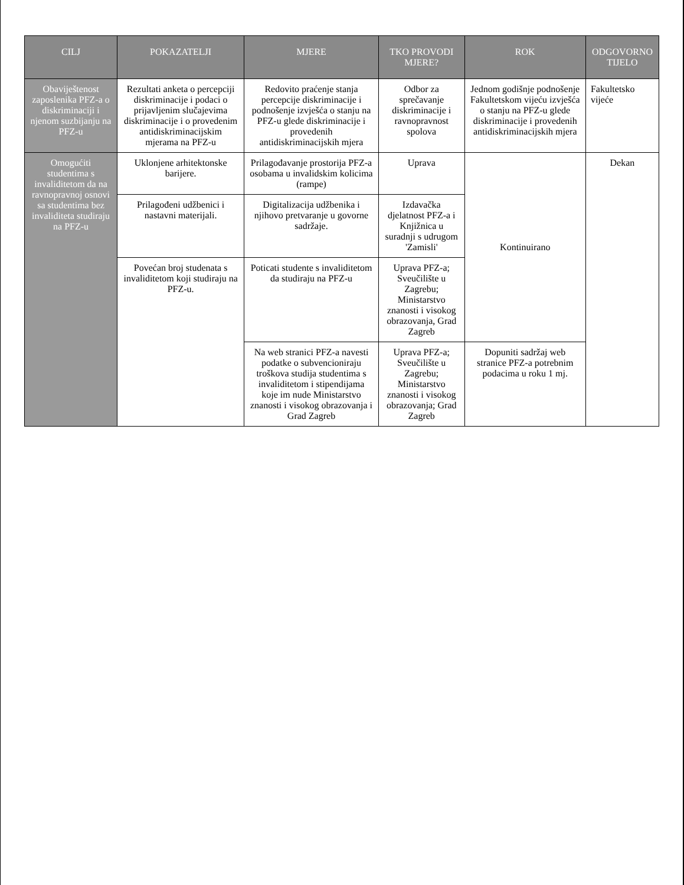| CILJ | POKAZATELJI | MJERE | TKO PROVODI MJERE? | ROK | ODGOVORNO TIJELO |
| --- | --- | --- | --- | --- | --- |
| Obaviještenost zaposlenika PFZ-a o diskriminaciji i njenom suzbijanju na PFZ-u | Rezultati anketa o percepciji diskriminacije i podaci o prijavljenim slučajevima diskriminacije i o provedenim antidiskriminacijskim mjerama na PFZ-u | Redovito praćenje stanja percepcije diskriminacije i podnošenje izvješća o stanju na PFZ-u glede diskriminacije i provedenih antidiskriminacijskih mjera | Odbor za sprečavanje diskriminacije i ravnopravnost spolova | Jednom godišnje podnošenje Fakultetskom vijeću izvješća o stanju na PFZ-u glede diskriminacije i provedenih antidiskriminacijskih mjera | Fakultetsko vijeće |
| Omogućiti studentima s invaliditetom da na ravnopravnoj osnovi sa studentima bez invaliditeta studiraju na PFZ-u | Uklonjene arhitektonske barijere. | Prilagođavanje prostorija PFZ-a osobama u invalidskim kolicima (rampe) | Uprava | Kontinuirano | Dekan |
| | Prilagođeni udžbenici i nastavni materijali. | Digitalizacija udžbenika i njihovo pretvaranje u govorne sadržaje. | Izdavačka djelatnost PFZ-a i Knjižnica u suradnji s udrugom 'Zamisli' | | |
| | Povećan broj studenata s invaliditetom koji studiraju na PFZ-u. | Poticati studente s invaliditetom da studiraju na PFZ-u | Uprava PFZ-a; Sveučilište u Zagrebu; Ministarstvo znanosti i visokog obrazovanja, Grad Zagreb | | |
| | | Na web stranici PFZ-a navesti podatke o subvencioniraju troškova studija studentima s invaliditetom i stipendijama koje im nude Ministarstvo znanosti i visokog obrazovanja i Grad Zagreb | Uprava PFZ-a; Sveučilište u Zagrebu; Ministarstvo znanosti i visokog obrazovanja; Grad Zagreb | Dopuniti sadržaj web stranice PFZ-a potrebnim podacima u roku 1 mj. | |